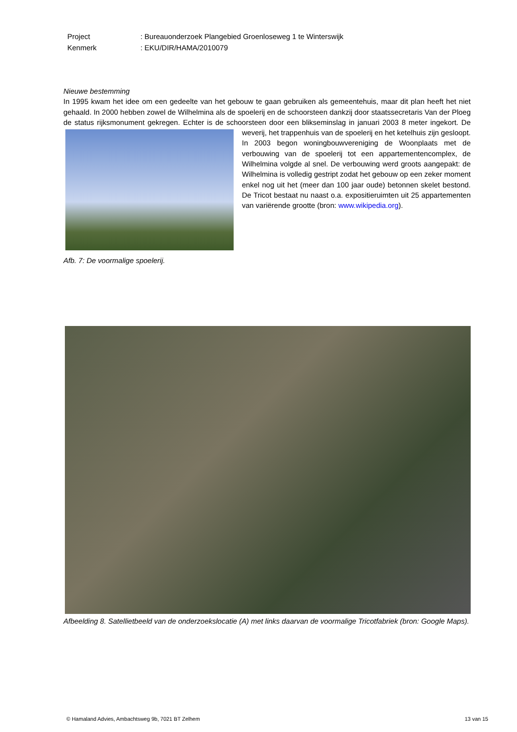| Project | : Bureauonderzoek Plangebied Groenloseweg 1 te Winterswijk |
| Kenmerk | : EKU/DIR/HAMA/2010079 |
Nieuwe bestemming
In 1995 kwam het idee om een gedeelte van het gebouw te gaan gebruiken als gemeentehuis, maar dit plan heeft het niet gehaald. In 2000 hebben zowel de Wilhelmina als de spoelerij en de schoorsteen dankzij door staatssecretaris Van der Ploeg de status rijksmonument gekregen. Echter is de schoorsteen door een blikseminslag
in januari 2003 8 meter ingekort. De weverij, het trappenhuis van de spoelerij en het ketelhuis zijn gesloopt. In 2003 begon woningbouwvereniging de Woonplaats met de verbouwing van de spoelerij tot een appartementencomplex, de Wilhelmina volgde al snel. De verbouwing werd groots aangepakt: de Wilhelmina is volledig gestript zodat het gebouw op een zeker moment enkel nog uit het (meer dan 100 jaar oude) betonnen skelet bestond. De Tricot bestaat nu naast o.a. expositieruimten uit 25 appartementen van variërende grootte (bron: www.wikipedia.org).
Afb. 7: De voormalige spoelerij.
Afbeelding 8. Satellietbeeld van de onderzoekslocatie (A) met links daarvan de voormalige Tricotfabriek (bron: Google Maps).
© Hamaland Advies, Ambachtsweg 9b, 7021 BT Zelhem 13 van 15